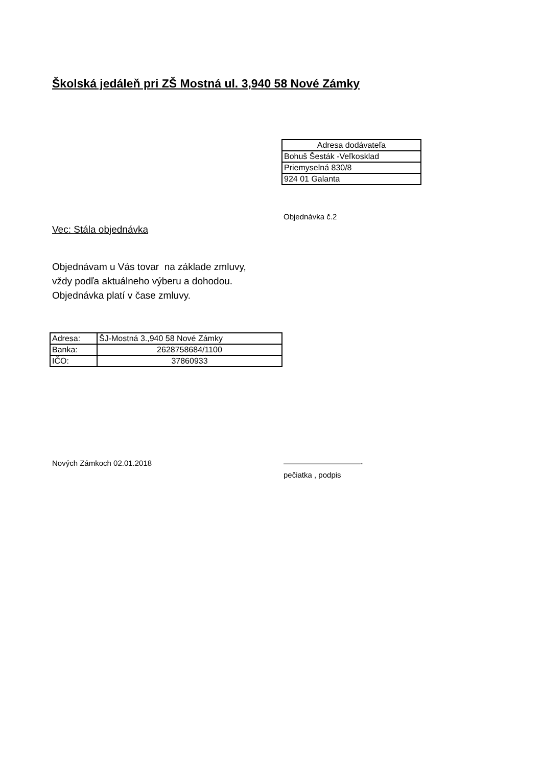Školská jedáleň pri ZŠ Mostná ul. 3,940 58 Nové Zámky
| Adresa dodávateľa |
| Bohuš Šesták -Veľkosklad |
| Priemyselná 830/8 |
| 924 01 Galanta |
Objednávka č.2
Vec: Stála objednávka
Objednávam u Vás tovar na základe zmluvy,
vždy podľa aktuálneho výberu a dohodou.
Objednávka platí v čase zmluvy.
| Adresa: | ŠJ-Mostná 3.,940 58 Nové Zámky |
| Banka: | 2628758684/1100 |
| IČO: | 37860933 |
Nových Zámkoch 02.01.2018 ——————————-
pečiatka , podpis